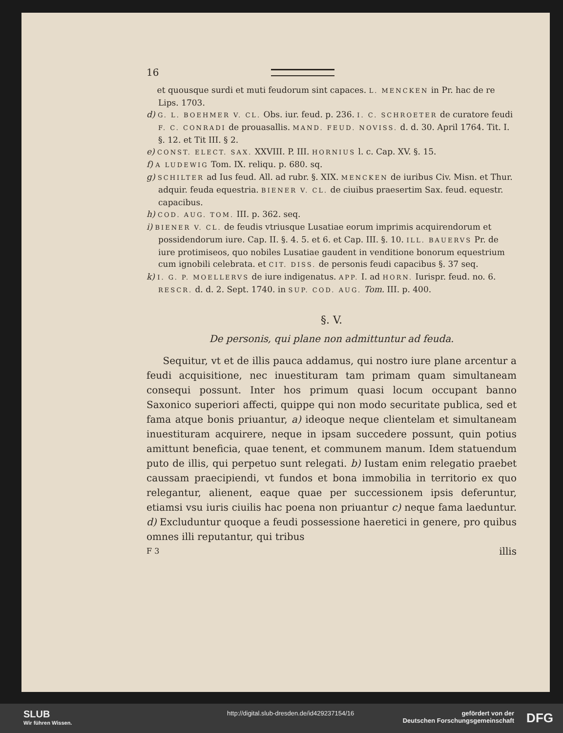16
et quousque surdi et muti feudorum sint capaces. L. MENCKEN in Pr. hac de re Lips. 1703.
d) G. L. BOEHMER V. CL. Obs. iur. feud. p. 236. I. C. SCHROETER de curatore feudi F. C. CONRADI de prouasallis. MAND. FEUD. NOVISS. d. d. 30. April 1764. Tit. I. §. 12. et Tit III. § 2.
e) CONST. ELECT. SAX. XXVIII. P. III. HORNIUS l. c. Cap. XV. §. 15.
f) A LUDEWIG Tom. IX. reliqu. p. 680. sq.
g) SCHILTER ad Ius feud. All. ad rubr. §. XIX. MENCKEN de iuribus Civ. Misn. et Thur. adquir. feuda equestria. BIENER V. CL. de ciuibus praesertim Sax. feud. equestr. capacibus.
h) COD. AUG. TOM. III. p. 362. seq.
i) BIENER V. CL. de feudis vtriusque Lusatiae eorum imprimis acquirendorum et possidendorum iure. Cap. II. §. 4. 5. et 6. et Cap. III. §. 10. ILL. BAUERVS Pr. de iure protimiseos, quo nobiles Lusatiae gaudent in venditione bonorum equestrium cum ignobili celebrata. et CIT. DISS. de personis feudi capacibus §. 37 seq.
k) I. G. P. MOELLERVS de iure indigenatus. APP. I. ad HORN. Iurispr. feud. no. 6. RESCR. d. d. 2. Sept. 1740. in SUP. COD. AUG. Tom. III. p. 400.
§. V.
De personis, qui plane non admittuntur ad feuda.
Sequitur, vt et de illis pauca addamus, qui nostro iure plane arcentur a feudi acquisitione, nec inuestituram tam primam quam simultaneam consequi possunt. Inter hos primum quasi locum occupant banno Saxonico superiori affecti, quippe qui non modo securitate publica, sed et fama atque bonis priuantur, a) ideoque neque clientelam et simultaneam inuestituram acquirere, neque in ipsam succedere possunt, quin potius amittunt beneficia, quae tenent, et communem manum. Idem statuendum puto de illis, qui perpetuo sunt relegati. b) Iustam enim relegatio praebet caussam praecipiendi, vt fundos et bona immobilia in territorio ex quo relegantur, alienent, eaque quae per successionem ipsis deferuntur, etiamsi vsu iuris ciuilis hac poena non priuantur c) neque fama laeduntur. d) Excluduntur quoque a feudi possessione haeretici in genere, pro quibus omnes illi reputantur, qui tribus
F 3 illis
SLUB
Wir führen Wissen.
http://digital.slub-dresden.de/id429237154/16
gefördert von der
Deutschen Forschungsgemeinschaft
DFG